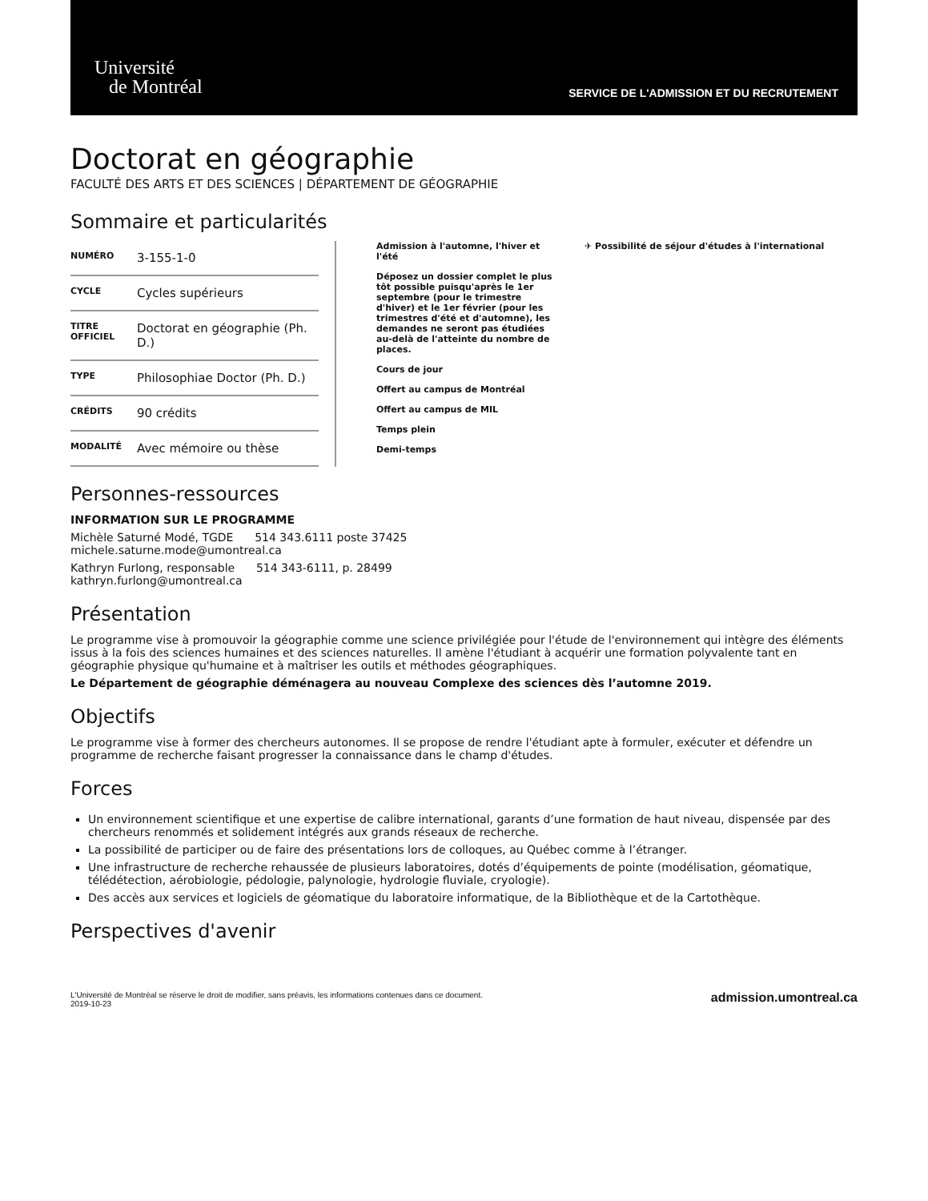Université
de Montréal
SERVICE DE L'ADMISSION ET DU RECRUTEMENT
Doctorat en géographie
FACULTÉ DES ARTS ET DES SCIENCES | DÉPARTEMENT DE GÉOGRAPHIE
Sommaire et particularités
| NUMÉRO | 3-155-1-0 |
| CYCLE | Cycles supérieurs |
| TITRE OFFICIEL | Doctorat en géographie (Ph. D.) |
| TYPE | Philosophiae Doctor (Ph. D.) |
| CRÉDITS | 90 crédits |
| MODALITÉ | Avec mémoire ou thèse |
Admission à l'automne, l'hiver et l'été
Déposez un dossier complet le plus tôt possible puisqu'après le 1er septembre (pour le trimestre d'hiver) et le 1er février (pour les trimestres d'été et d'automne), les demandes ne seront pas étudiées au-delà de l'atteinte du nombre de places.
Cours de jour
Offert au campus de Montréal
Offert au campus de MIL
Temps plein
Demi-temps
✈ Possibilité de séjour d'études à l'international
Personnes-ressources
INFORMATION SUR LE PROGRAMME
Michèle Saturné Modé, TGDE 514 343.6111 poste 37425
michele.saturne.mode@umontreal.ca
Kathryn Furlong, responsable 514 343-6111, p. 28499
kathryn.furlong@umontreal.ca
Présentation
Le programme vise à promouvoir la géographie comme une science privilégiée pour l'étude de l'environnement qui intègre des éléments issus à la fois des sciences humaines et des sciences naturelles. Il amène l'étudiant à acquérir une formation polyvalente tant en géographie physique qu'humaine et à maîtriser les outils et méthodes géographiques.
Le Département de géographie déménagera au nouveau Complexe des sciences dès l’automne 2019.
Objectifs
Le programme vise à former des chercheurs autonomes. Il se propose de rendre l'étudiant apte à formuler, exécuter et défendre un programme de recherche faisant progresser la connaissance dans le champ d'études.
Forces
Un environnement scientifique et une expertise de calibre international, garants d’une formation de haut niveau, dispensée par des chercheurs renommés et solidement intégrés aux grands réseaux de recherche.
La possibilité de participer ou de faire des présentations lors de colloques, au Québec comme à l’étranger.
Une infrastructure de recherche rehaussée de plusieurs laboratoires, dotés d’équipements de pointe (modélisation, géomatique, télédétection, aérobiologie, pédologie, palynologie, hydrologie fluviale, cryologie).
Des accès aux services et logiciels de géomatique du laboratoire informatique, de la Bibliothèque et de la Cartothèque.
Perspectives d'avenir
L'Université de Montréal se réserve le droit de modifier, sans préavis, les informations contenues dans ce document.
2019-10-23
admission.umontreal.ca